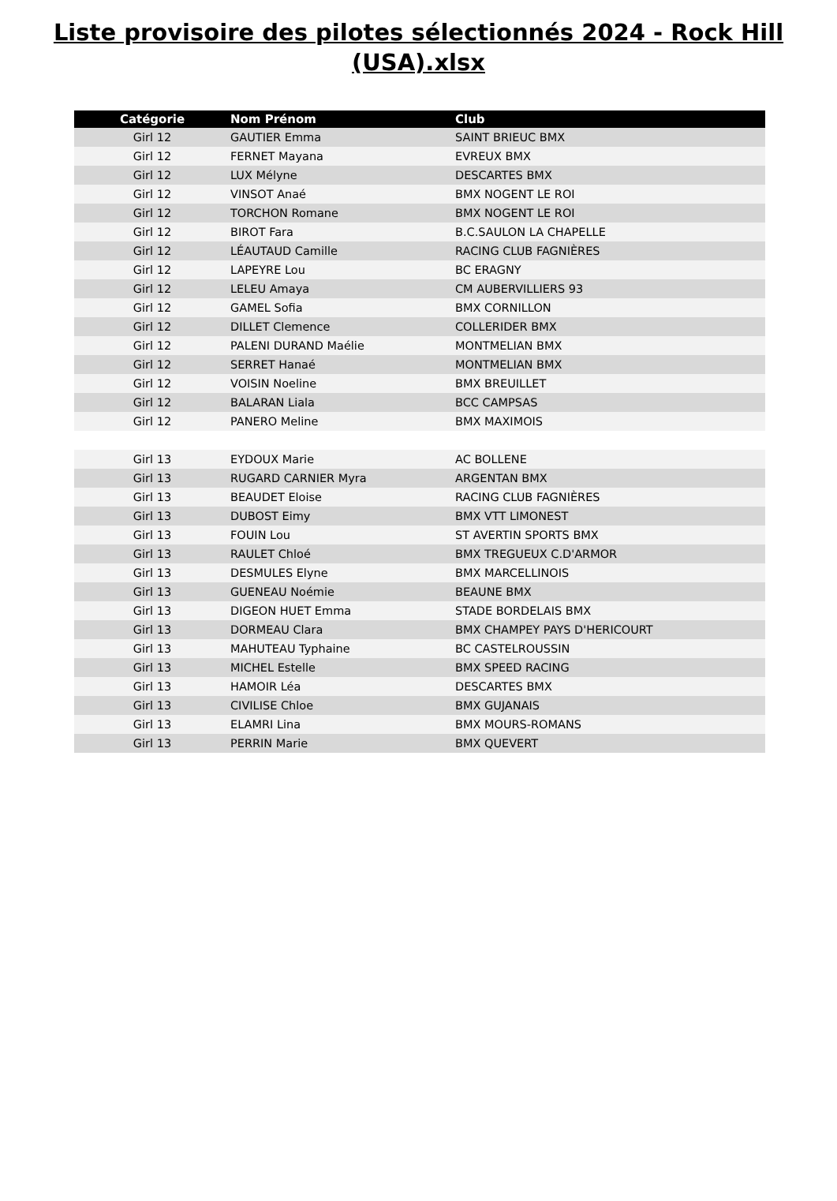Liste provisoire des pilotes sélectionnés 2024 - Rock Hill
(USA).xlsx
| Catégorie | Nom Prénom | Club |
| --- | --- | --- |
| Girl 12 | GAUTIER Emma | SAINT BRIEUC BMX |
| Girl 12 | FERNET Mayana | EVREUX BMX |
| Girl 12 | LUX Mélyne | DESCARTES BMX |
| Girl 12 | VINSOT Anaé | BMX NOGENT LE ROI |
| Girl 12 | TORCHON Romane | BMX NOGENT LE ROI |
| Girl 12 | BIROT Fara | B.C.SAULON LA CHAPELLE |
| Girl 12 | LÉAUTAUD Camille | RACING CLUB FAGNIÈRES |
| Girl 12 | LAPEYRE Lou | BC ERAGNY |
| Girl 12 | LELEU Amaya | CM AUBERVILLIERS 93 |
| Girl 12 | GAMEL Sofia | BMX CORNILLON |
| Girl 12 | DILLET Clemence | COLLERIDER BMX |
| Girl 12 | PALENI DURAND Maélie | MONTMELIAN BMX |
| Girl 12 | SERRET Hanaé | MONTMELIAN BMX |
| Girl 12 | VOISIN Noeline | BMX BREUILLET |
| Girl 12 | BALARAN Liala | BCC CAMPSAS |
| Girl 12 | PANERO Meline | BMX MAXIMOIS |
| Girl 13 | EYDOUX Marie | AC BOLLENE |
| Girl 13 | RUGARD CARNIER Myra | ARGENTAN BMX |
| Girl 13 | BEAUDET Eloise | RACING CLUB FAGNIÈRES |
| Girl 13 | DUBOST Eimy | BMX VTT LIMONEST |
| Girl 13 | FOUIN Lou | ST AVERTIN SPORTS BMX |
| Girl 13 | RAULET Chloé | BMX TREGUEUX C.D'ARMOR |
| Girl 13 | DESMULES Elyne | BMX MARCELLINOIS |
| Girl 13 | GUENEAU Noémie | BEAUNE BMX |
| Girl 13 | DIGEON HUET Emma | STADE BORDELAIS BMX |
| Girl 13 | DORMEAU Clara | BMX CHAMPEY PAYS D'HERICOURT |
| Girl 13 | MAHUTEAU Typhaine | BC CASTELROUSSIN |
| Girl 13 | MICHEL Estelle | BMX SPEED RACING |
| Girl 13 | HAMOIR Léa | DESCARTES BMX |
| Girl 13 | CIVILISE Chloe | BMX GUJANAIS |
| Girl 13 | ELAMRI Lina | BMX MOURS-ROMANS |
| Girl 13 | PERRIN Marie | BMX QUEVERT |